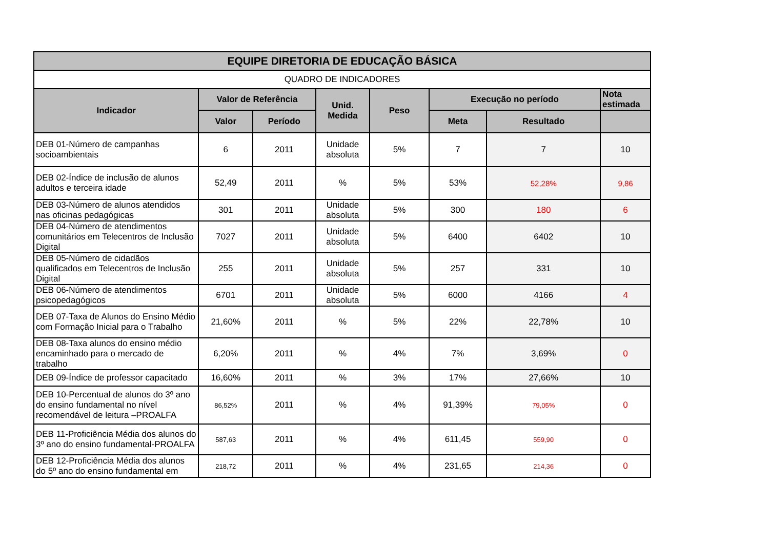| EQUIPE DIRETORIA DE EDUCAÇÃO BÁSICA | | | | | | | |
| --- | --- | --- | --- | --- | --- | --- | --- |
| QUADRO DE INDICADORES | | | | | | | |
| Indicador | Valor de Referência | | Unid. Medida | Peso | Execução no período | | Nota estimada |
| | Valor | Período | | | Meta | Resultado | |
| DEB 01-Número de campanhas socioambientais | 6 | 2011 | Unidade absoluta | 5% | 7 | 7 | 10 |
| DEB 02-Índice de inclusão de alunos adultos e terceira idade | 52,49 | 2011 | % | 5% | 53% | 52,28% | 9,86 |
| DEB 03-Número de alunos atendidos nas oficinas pedagógicas | 301 | 2011 | Unidade absoluta | 5% | 300 | 180 | 6 |
| DEB 04-Número de atendimentos comunitários em Telecentros de Inclusão Digital | 7027 | 2011 | Unidade absoluta | 5% | 6400 | 6402 | 10 |
| DEB 05-Número de cidadãos qualificados em Telecentros de Inclusão Digital | 255 | 2011 | Unidade absoluta | 5% | 257 | 331 | 10 |
| DEB 06-Número de atendimentos psicopedagógicos | 6701 | 2011 | Unidade absoluta | 5% | 6000 | 4166 | 4 |
| DEB 07-Taxa de Alunos do Ensino Médio com Formação Inicial para o Trabalho | 21,60% | 2011 | % | 5% | 22% | 22,78% | 10 |
| DEB 08-Taxa alunos do ensino médio encaminhado para o mercado de trabalho | 6,20% | 2011 | % | 4% | 7% | 3,69% | 0 |
| DEB 09-Índice de professor capacitado | 16,60% | 2011 | % | 3% | 17% | 27,66% | 10 |
| DEB 10-Percentual de alunos do 3º ano do ensino fundamental no nível recomendável de leitura –PROALFA | 86,52% | 2011 | % | 4% | 91,39% | 79,05% | 0 |
| DEB 11-Proficiência Média dos alunos do 3º ano do ensino fundamental-PROALFA | 587,63 | 2011 | % | 4% | 611,45 | 559,90 | 0 |
| DEB 12-Proficiência Média dos alunos do 5º ano do ensino fundamental em | 218,72 | 2011 | % | 4% | 231,65 | 214,36 | 0 |